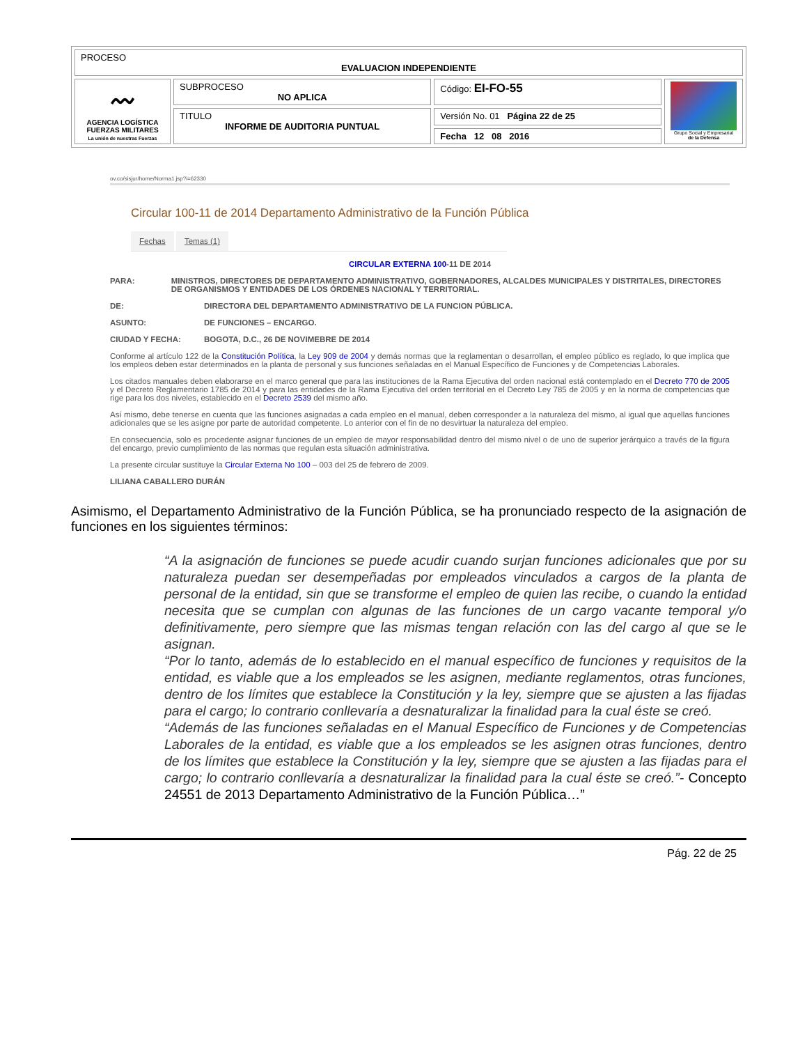| PROCESO EVALUACION INDEPENDIENTE | | | |
| 〰 AGENCIA LOGÍSTICA FUERZAS MILITARES La unión de nuestras Fuerzas | SUBPROCESO NO APLICA | Código: EI-FO-55 | Grupo Social y Empresarial de la Defensa |
| | TITULO INFORME DE AUDITORIA PUNTUAL | Versión No. 01 Página 22 de 25 | |
| | | Fecha 12 08 2016 | |
ov.co/sisjur/home/Norma1.jsp?i=62330
Circular 100-11 de 2014 Departamento Administrativo de la Función Pública
Fechas Temas (1)
CIRCULAR EXTERNA 100-11 DE 2014
PARA: MINISTROS, DIRECTORES DE DEPARTAMENTO ADMINISTRATIVO, GOBERNADORES, ALCALDES MUNICIPALES Y DISTRITALES, DIRECTORES DE ORGANISMOS Y ENTIDADES DE LOS ÓRDENES NACIONAL Y TERRITORIAL.
DE: DIRECTORA DEL DEPARTAMENTO ADMINISTRATIVO DE LA FUNCION PÚBLICA.
ASUNTO: DE FUNCIONES – ENCARGO.
CIUDAD Y FECHA: BOGOTA, D.C., 26 DE NOVIMEBRE DE 2014
Conforme al artículo 122 de la Constitución Política, la Ley 909 de 2004 y demás normas que la reglamentan o desarrollan, el empleo público es reglado, lo que implica que los empleos deben estar determinados en la planta de personal y sus funciones señaladas en el Manual Específico de Funciones y de Competencias Laborales.
Los citados manuales deben elaborarse en el marco general que para las instituciones de la Rama Ejecutiva del orden nacional está contemplado en el Decreto 770 de 2005 y el Decreto Reglamentario 1785 de 2014 y para las entidades de la Rama Ejecutiva del orden territorial en el Decreto Ley 785 de 2005 y en la norma de competencias que rige para los dos niveles, establecido en el Decreto 2539 del mismo año.
Así mismo, debe tenerse en cuenta que las funciones asignadas a cada empleo en el manual, deben corresponder a la naturaleza del mismo, al igual que aquellas funciones adicionales que se les asigne por parte de autoridad competente. Lo anterior con el fin de no desvirtuar la naturaleza del empleo.
En consecuencia, solo es procedente asignar funciones de un empleo de mayor responsabilidad dentro del mismo nivel o de uno de superior jerárquico a través de la figura del encargo, previo cumplimiento de las normas que regulan esta situación administrativa.
La presente circular sustituye la Circular Externa No 100 – 003 del 25 de febrero de 2009.
LILIANA CABALLERO DURÁN
Asimismo, el Departamento Administrativo de la Función Pública, se ha pronunciado respecto de la asignación de funciones en los siguientes términos:
“A la asignación de funciones se puede acudir cuando surjan funciones adicionales que por su naturaleza puedan ser desempeñadas por empleados vinculados a cargos de la planta de personal de la entidad, sin que se transforme el empleo de quien las recibe, o cuando la entidad necesita que se cumplan con algunas de las funciones de un cargo vacante temporal y/o definitivamente, pero siempre que las mismas tengan relación con las del cargo al que se le asignan.
“Por lo tanto, además de lo establecido en el manual específico de funciones y requisitos de la entidad, es viable que a los empleados se les asignen, mediante reglamentos, otras funciones, dentro de los límites que establece la Constitución y la ley, siempre que se ajusten a las fijadas para el cargo; lo contrario conllevaría a desnaturalizar la finalidad para la cual éste se creó.
“Además de las funciones señaladas en el Manual Específico de Funciones y de Competencias Laborales de la entidad, es viable que a los empleados se les asignen otras funciones, dentro de los límites que establece la Constitución y la ley, siempre que se ajusten a las fijadas para el cargo; lo contrario conllevaría a desnaturalizar la finalidad para la cual éste se creó.”- Concepto 24551 de 2013 Departamento Administrativo de la Función Pública…”
Pág. 22 de 25